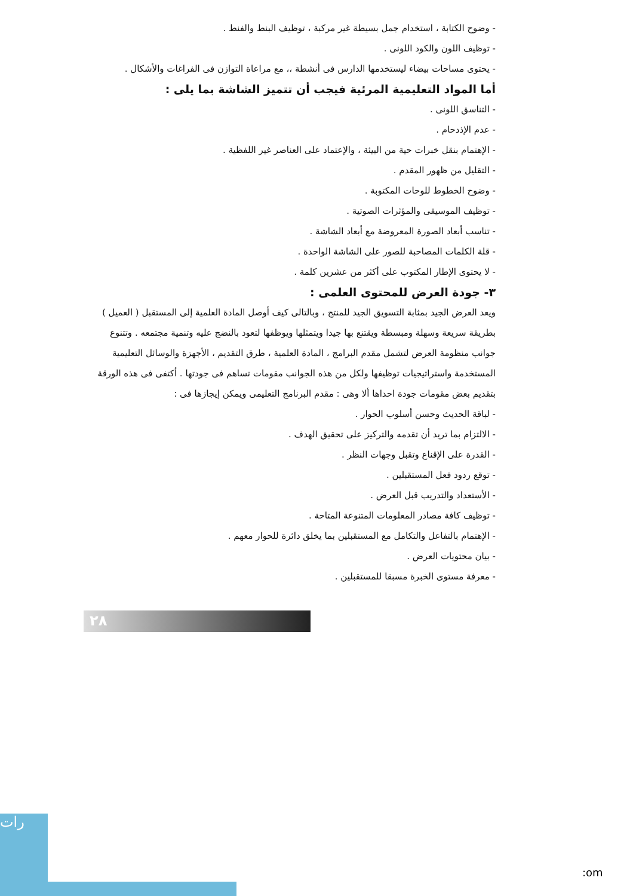- وضوح الكتابة ، استخدام جمل بسيطة غير مركبة ، توظيف البنط والفنط .
- توظيف اللون والكود اللونى .
- يحتوى مساحات بيضاء ليستخدمها الدارس فى أنشطة ،، مع مراعاة التوازن فى الفراغات والأشكال .
أما المواد التعليمية المرئية فيجب أن تتميز الشاشة بما يلى :
- التناسق اللونى .
- عدم الإذدحام .
- الإهتمام بنقل خبرات حية من البيئة ، والإعتماد على العناصر غير اللفظية .
- التقليل من ظهور المقدم .
- وضوح الخطوط للوحات المكتوبة .
- توظيف الموسيقى والمؤثرات الصوتية .
- تناسب أبعاد الصورة المعروضة مع أبعاد الشاشة .
- قلة الكلمات المصاحبة للصور على الشاشة الواحدة .
- لا يحتوى الإطار المكتوب على أكثر من عشرين كلمة .
٣- جودة العرض للمحتوى العلمى :
ويعد العرض الجيد بمثابة التسويق الجيد للمنتج ، وبالتالى كيف أوصل المادة العلمية إلى المستقبل ( العميل ) بطريقة سريعة وسهلة ومبسطة ويقتنع بها جيدا ويتمثلها ويوظفها لتعود بالنضج عليه وتنمية مجتمعه . وتتنوع جوانب منظومة العرض لتشمل مقدم البرامج ، المادة العلمية ، طرق التقديم ، الأجهزة والوسائل التعليمية المستخدمة واستراتيجيات توظيفها ولكل من هذه الجوانب مقومات تساهم فى جودتها . أكتفى فى هذه الورقة بتقديم بعض مقومات جودة احداها ألا وهى : مقدم البرنامج التعليمى ويمكن إيجازها فى :
- لباقة الحديث وحسن أسلوب الحوار .
- الالتزام بما تريد أن تقدمه والتركيز على تحقيق الهدف .
- القدرة على الإقناع وتقبل وجهات النظر .
- توقع ردود فعل المستقبلين .
- الأستعداد والتدريب قبل العرض .
- توظيف كافة مصادر المعلومات المتنوعة المتاحة .
- الإهتمام بالتفاعل والتكامل مع المستقبلين بما يخلق دائرة للحوار معهم .
- بيان محتويات العرض .
- معرفة مستوى الخبرة مسبقا للمستقبلين .
٢٨
رات
:om